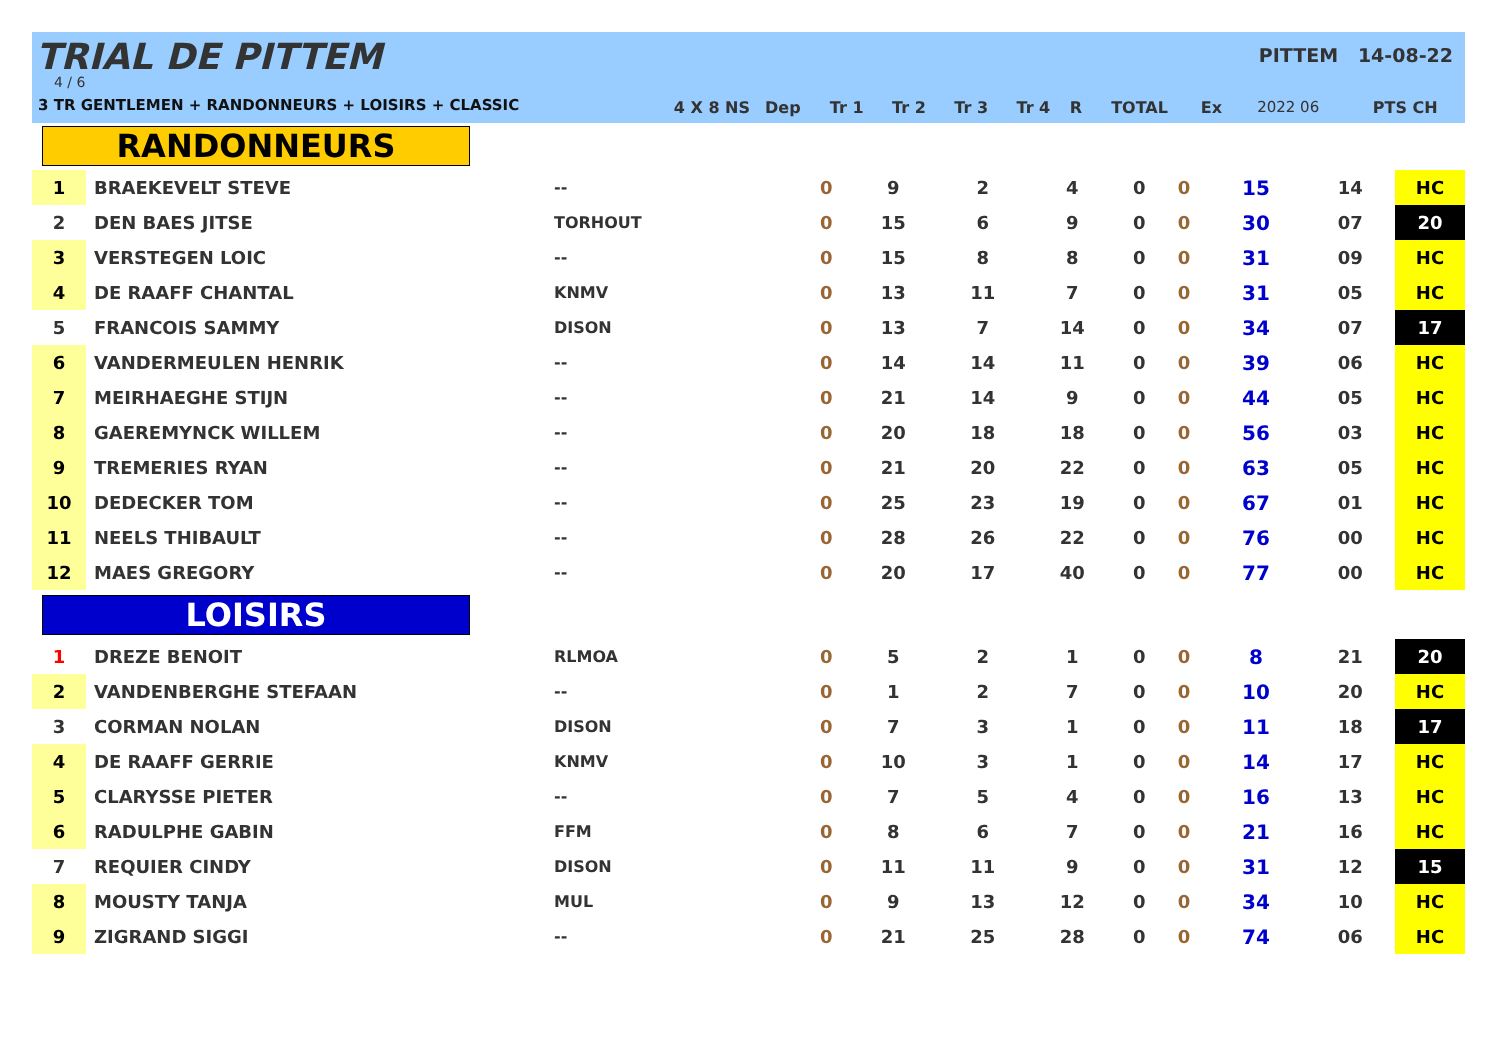TRIAL DE PITTEM
4 / 6
3 TR GENTLEMEN + RANDONNEURS + LOISIRS + CLASSIC
PITTEM 14-08-22
| | | 4 X 8 NS | Dep | Tr 1 | Tr 2 | Tr 3 | Tr 4 | R | TOTAL | Ex | 2022 06 | PTS CH |
| --- | --- | --- | --- | --- | --- | --- | --- | --- | --- | --- | --- | --- |
RANDONNEURS
| 1 | BRAEKEVELT STEVE | -- | 0 | 9 | 2 | 4 | 0 | 0 | 15 | 14 | | HC |
| 2 | DEN BAES JITSE | TORHOUT | 0 | 15 | 6 | 9 | 0 | 0 | 30 | 07 | | 20 |
| 3 | VERSTEGEN LOIC | -- | 0 | 15 | 8 | 8 | 0 | 0 | 31 | 09 | | HC |
| 4 | DE RAAFF CHANTAL | KNMV | 0 | 13 | 11 | 7 | 0 | 0 | 31 | 05 | | HC |
| 5 | FRANCOIS SAMMY | DISON | 0 | 13 | 7 | 14 | 0 | 0 | 34 | 07 | | 17 |
| 6 | VANDERMEULEN HENRIK | -- | 0 | 14 | 14 | 11 | 0 | 0 | 39 | 06 | | HC |
| 7 | MEIRHAEGHE STIJN | -- | 0 | 21 | 14 | 9 | 0 | 0 | 44 | 05 | | HC |
| 8 | GAEREMYNCK WILLEM | -- | 0 | 20 | 18 | 18 | 0 | 0 | 56 | 03 | | HC |
| 9 | TREMERIES RYAN | -- | 0 | 21 | 20 | 22 | 0 | 0 | 63 | 05 | | HC |
| 10 | DEDECKER TOM | -- | 0 | 25 | 23 | 19 | 0 | 0 | 67 | 01 | | HC |
| 11 | NEELS THIBAULT | -- | 0 | 28 | 26 | 22 | 0 | 0 | 76 | 00 | | HC |
| 12 | MAES GREGORY | -- | 0 | 20 | 17 | 40 | 0 | 0 | 77 | 00 | | HC |
LOISIRS
| 1 | DREZE BENOIT | RLMOA | 0 | 5 | 2 | 1 | 0 | 0 | 8 | 21 | | 20 |
| 2 | VANDENBERGHE STEFAAN | -- | 0 | 1 | 2 | 7 | 0 | 0 | 10 | 20 | | HC |
| 3 | CORMAN NOLAN | DISON | 0 | 7 | 3 | 1 | 0 | 0 | 11 | 18 | | 17 |
| 4 | DE RAAFF GERRIE | KNMV | 0 | 10 | 3 | 1 | 0 | 0 | 14 | 17 | | HC |
| 5 | CLARYSSE PIETER | -- | 0 | 7 | 5 | 4 | 0 | 0 | 16 | 13 | | HC |
| 6 | RADULPHE GABIN | FFM | 0 | 8 | 6 | 7 | 0 | 0 | 21 | 16 | | HC |
| 7 | REQUIER CINDY | DISON | 0 | 11 | 11 | 9 | 0 | 0 | 31 | 12 | | 15 |
| 8 | MOUSTY TANJA | MUL | 0 | 9 | 13 | 12 | 0 | 0 | 34 | 10 | | HC |
| 9 | ZIGRAND SIGGI | -- | 0 | 21 | 25 | 28 | 0 | 0 | 74 | 06 | | HC |